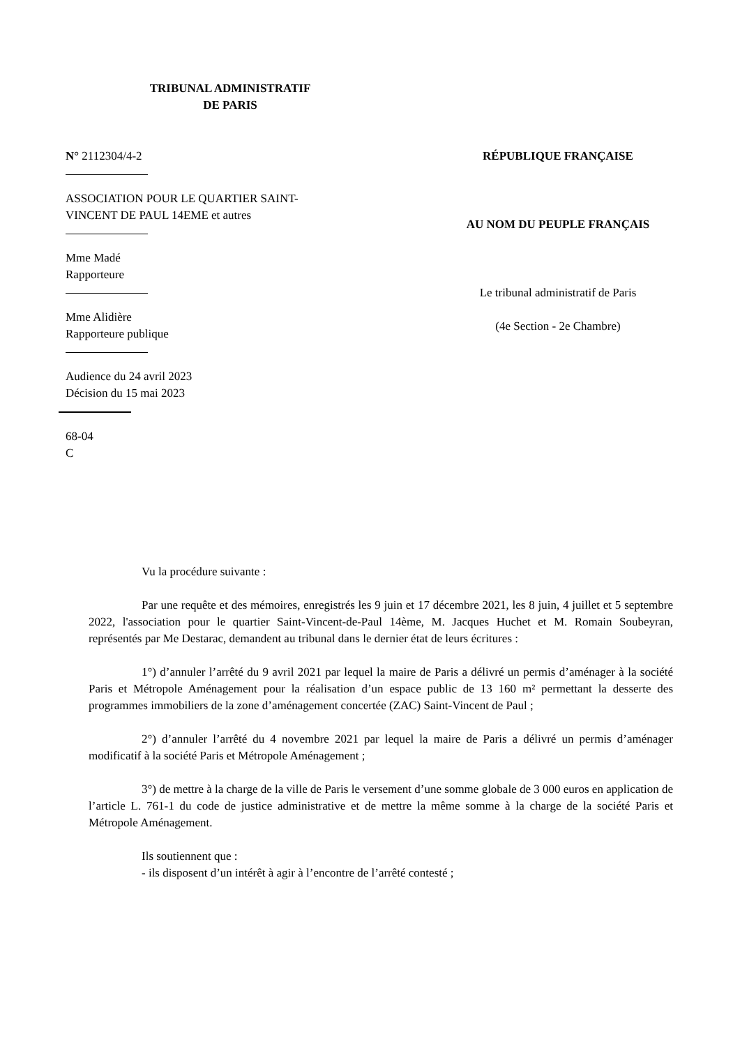TRIBUNAL ADMINISTRATIF
DE PARIS
N° 2112304/4-2
ASSOCIATION POUR LE QUARTIER SAINT-
VINCENT DE PAUL 14EME et autres
Mme Madé
Rapporteure
Mme Alidière
Rapporteure publique
Audience du 24 avril 2023
Décision du 15 mai 2023
68-04
C
RÉPUBLIQUE FRANÇAISE
AU NOM DU PEUPLE FRANÇAIS
Le tribunal administratif de Paris
(4e Section - 2e Chambre)
Vu la procédure suivante :
Par une requête et des mémoires, enregistrés les 9 juin et 17 décembre 2021, les 8 juin, 4 juillet et 5 septembre 2022, l'association pour le quartier Saint-Vincent-de-Paul 14ème, M. Jacques Huchet et M. Romain Soubeyran, représentés par Me Destarac, demandent au tribunal dans le dernier état de leurs écritures :
1°) d’annuler l’arrêté du 9 avril 2021 par lequel la maire de Paris a délivré un permis d’aménager à la société Paris et Métropole Aménagement pour la réalisation d’un espace public de 13 160 m² permettant la desserte des programmes immobiliers de la zone d’aménagement concertée (ZAC) Saint-Vincent de Paul ;
2°) d’annuler l’arrêté du 4 novembre 2021 par lequel la maire de Paris a délivré un permis d’aménager modificatif à la société Paris et Métropole Aménagement ;
3°) de mettre à la charge de la ville de Paris le versement d’une somme globale de 3 000 euros en application de l’article L. 761-1 du code de justice administrative et de mettre la même somme à la charge de la société Paris et Métropole Aménagement.
Ils soutiennent que :
- ils disposent d’un intérêt à agir à l’encontre de l’arrêté contesté ;